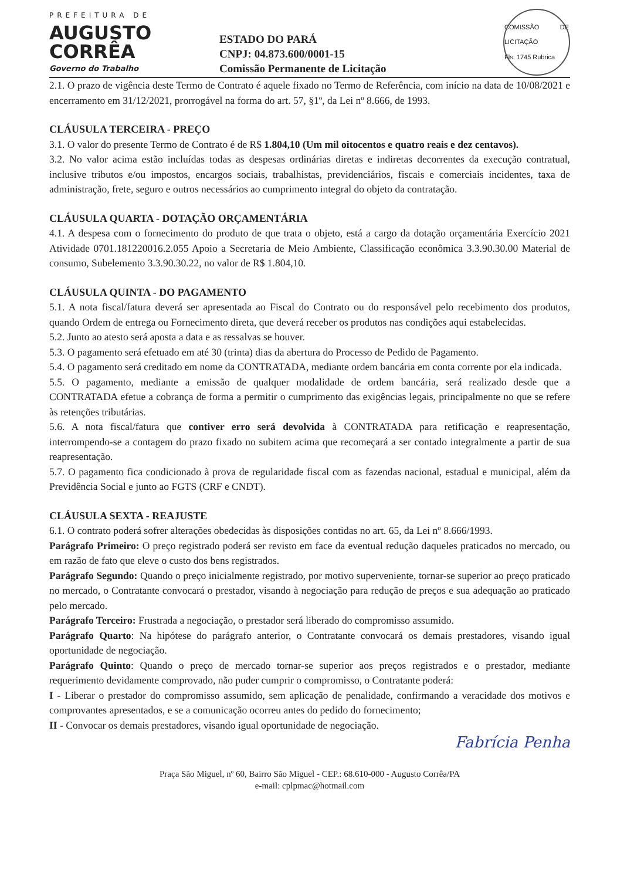PREFEITURA DE
AUGUSTO
CORRÊA
Governo do Trabalho
ESTADO DO PARÁ
CNPJ: 04.873.600/0001-15
Comissão Permanente de Licitação
COMISSÃO DE LICITAÇÃO
Fls. 1745 Rubrica
2.1. O prazo de vigência deste Termo de Contrato é aquele fixado no Termo de Referência, com início na data de 10/08/2021 e encerramento em 31/12/2021, prorrogável na forma do art. 57, §1º, da Lei nº 8.666, de 1993.
CLÁUSULA TERCEIRA - PREÇO
3.1. O valor do presente Termo de Contrato é de R$ 1.804,10 (Um mil oitocentos e quatro reais e dez centavos).
3.2. No valor acima estão incluídas todas as despesas ordinárias diretas e indiretas decorrentes da execução contratual, inclusive tributos e/ou impostos, encargos sociais, trabalhistas, previdenciários, fiscais e comerciais incidentes, taxa de administração, frete, seguro e outros necessários ao cumprimento integral do objeto da contratação.
CLÁUSULA QUARTA - DOTAÇÃO ORÇAMENTÁRIA
4.1. A despesa com o fornecimento do produto de que trata o objeto, está a cargo da dotação orçamentária Exercício 2021 Atividade 0701.181220016.2.055 Apoio a Secretaria de Meio Ambiente, Classificação econômica 3.3.90.30.00 Material de consumo, Subelemento 3.3.90.30.22, no valor de R$ 1.804,10.
CLÁUSULA QUINTA - DO PAGAMENTO
5.1. A nota fiscal/fatura deverá ser apresentada ao Fiscal do Contrato ou do responsável pelo recebimento dos produtos, quando Ordem de entrega ou Fornecimento direta, que deverá receber os produtos nas condições aqui estabelecidas.
5.2. Junto ao atesto será aposta a data e as ressalvas se houver.
5.3. O pagamento será efetuado em até 30 (trinta) dias da abertura do Processo de Pedido de Pagamento.
5.4. O pagamento será creditado em nome da CONTRATADA, mediante ordem bancária em conta corrente por ela indicada.
5.5. O pagamento, mediante a emissão de qualquer modalidade de ordem bancária, será realizado desde que a CONTRATADA efetue a cobrança de forma a permitir o cumprimento das exigências legais, principalmente no que se refere às retenções tributárias.
5.6. A nota fiscal/fatura que contiver erro será devolvida à CONTRATADA para retificação e reapresentação, interrompendo-se a contagem do prazo fixado no subitem acima que recomeçará a ser contado integralmente a partir de sua reapresentação.
5.7. O pagamento fica condicionado à prova de regularidade fiscal com as fazendas nacional, estadual e municipal, além da Previdência Social e junto ao FGTS (CRF e CNDT).
CLÁUSULA SEXTA - REAJUSTE
6.1. O contrato poderá sofrer alterações obedecidas às disposições contidas no art. 65, da Lei nº 8.666/1993.
Parágrafo Primeiro: O preço registrado poderá ser revisto em face da eventual redução daqueles praticados no mercado, ou em razão de fato que eleve o custo dos bens registrados.
Parágrafo Segundo: Quando o preço inicialmente registrado, por motivo superveniente, tornar-se superior ao preço praticado no mercado, o Contratante convocará o prestador, visando à negociação para redução de preços e sua adequação ao praticado pelo mercado.
Parágrafo Terceiro: Frustrada a negociação, o prestador será liberado do compromisso assumido.
Parágrafo Quarto: Na hipótese do parágrafo anterior, o Contratante convocará os demais prestadores, visando igual oportunidade de negociação.
Parágrafo Quinto: Quando o preço de mercado tornar-se superior aos preços registrados e o prestador, mediante requerimento devidamente comprovado, não puder cumprir o compromisso, o Contratante poderá:
I - Liberar o prestador do compromisso assumido, sem aplicação de penalidade, confirmando a veracidade dos motivos e comprovantes apresentados, e se a comunicação ocorreu antes do pedido do fornecimento;
II - Convocar os demais prestadores, visando igual oportunidade de negociação.
Fabrícia Penha
Praça São Miguel, nº 60, Bairro São Miguel - CEP.: 68.610-000 - Augusto Corrêa/PA
e-mail: cplpmac@hotmail.com